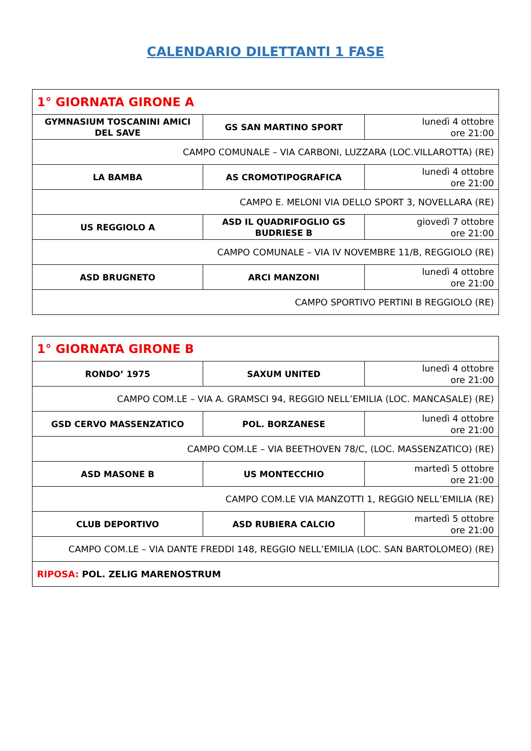CALENDARIO DILETTANTI 1 FASE
| 1° GIORNATA GIRONE A | | |
| GYMNASIUM TOSCANINI AMICI DEL SAVE | GS SAN MARTINO SPORT | lunedì 4 ottobre ore 21:00 |
| CAMPO COMUNALE – VIA CARBONI, LUZZARA (LOC.VILLAROTTA) (RE) | | |
| LA BAMBA | AS CROMOTIPOGRAFICA | lunedì 4 ottobre ore 21:00 |
| CAMPO E. MELONI VIA DELLO SPORT 3, NOVELLARA (RE) | | |
| US REGGIOLO A | ASD IL QUADRIFOGLIO GS BUDRIESE B | giovedì 7 ottobre ore 21:00 |
| CAMPO COMUNALE – VIA IV NOVEMBRE 11/B, REGGIOLO (RE) | | |
| ASD BRUGNETO | ARCI MANZONI | lunedì 4 ottobre ore 21:00 |
| CAMPO SPORTIVO PERTINI B REGGIOLO (RE) | | |
| 1° GIORNATA GIRONE B | | |
| RONDO’ 1975 | SAXUM UNITED | lunedì 4 ottobre ore 21:00 |
| CAMPO COM.LE – VIA A. GRAMSCI 94, REGGIO NELL’EMILIA (LOC. MANCASALE) (RE) | | |
| GSD CERVO MASSENZATICO | POL. BORZANESE | lunedì 4 ottobre ore 21:00 |
| CAMPO COM.LE – VIA BEETHOVEN 78/C, (LOC. MASSENZATICO) (RE) | | |
| ASD MASONE B | US MONTECCHIO | martedì 5 ottobre ore 21:00 |
| CAMPO COM.LE VIA MANZOTTI 1, REGGIO NELL’EMILIA (RE) | | |
| CLUB DEPORTIVO | ASD RUBIERA CALCIO | martedì 5 ottobre ore 21:00 |
| CAMPO COM.LE – VIA DANTE FREDDI 148, REGGIO NELL’EMILIA (LOC. SAN BARTOLOMEO) (RE) | | |
| RIPOSA: POL. ZELIG MARENOSTRUM | | |